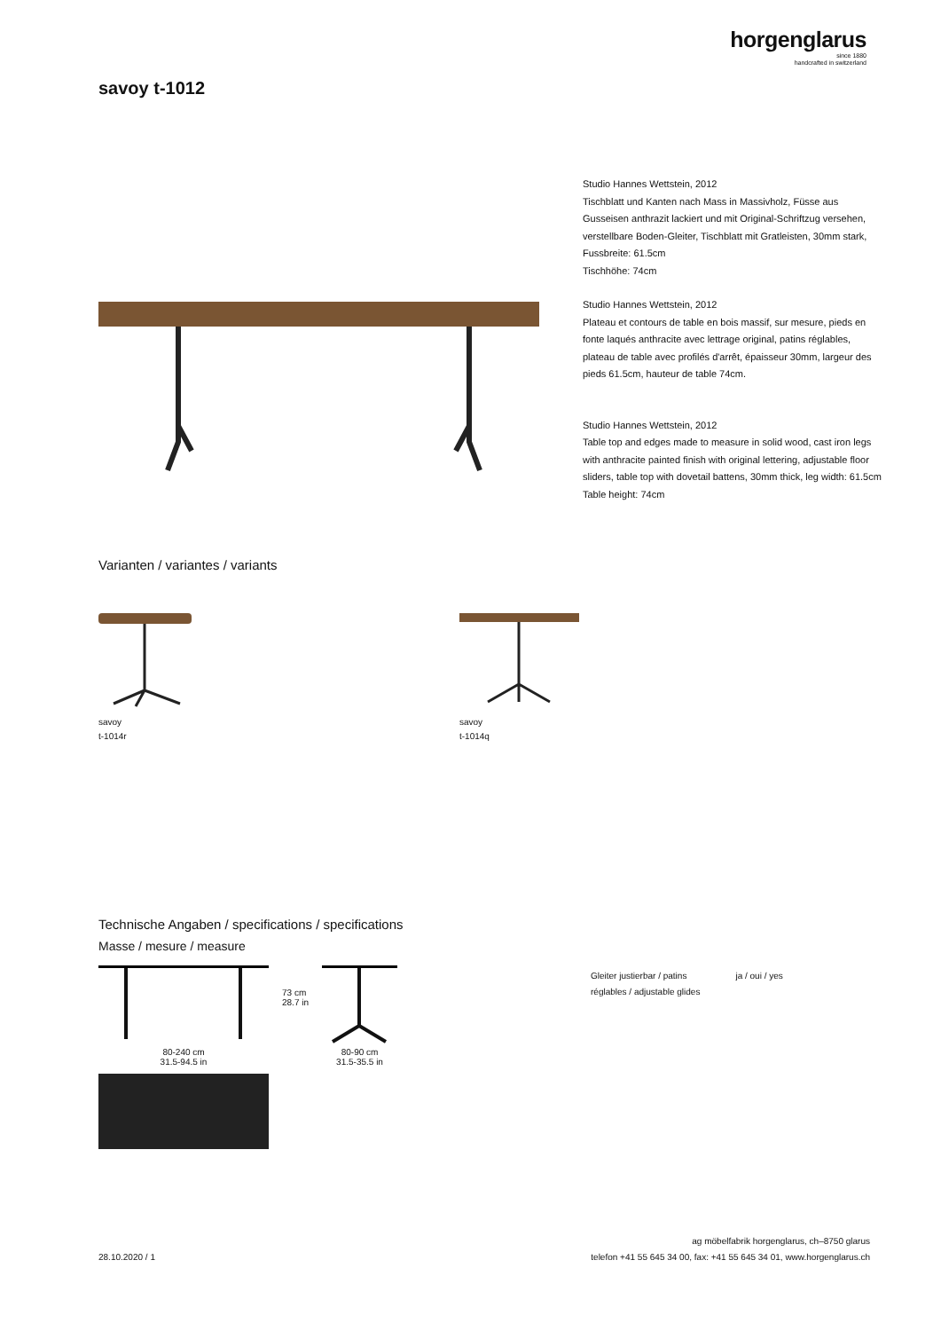horgenglarus
since 1880
handcrafted in switzerland
savoy t-1012
Studio Hannes Wettstein, 2012
Tischblatt und Kanten nach Mass in Massivholz, Füsse aus Gusseisen anthrazit lackiert und mit Original-Schriftzug versehen, verstellbare Boden-Gleiter, Tischblatt mit Gratleisten, 30mm stark, Fussbreite: 61.5cm
Tischhöhe: 74cm
Studio Hannes Wettstein, 2012
Plateau et contours de table en bois massif, sur mesure, pieds en fonte laqués anthracite avec lettrage original, patins réglables, plateau de table avec profilés d'arrêt, épaisseur 30mm, largeur des pieds 61.5cm, hauteur de table 74cm.
Studio Hannes Wettstein, 2012
Table top and edges made to measure in solid wood, cast iron legs with anthracite painted finish with original lettering, adjustable floor sliders, table top with dovetail battens, 30mm thick, leg width: 61.5cm
Table height: 74cm
Varianten / variantes / variants
savoy
t-1014r
savoy
t-1014q
Technische Angaben / specifications / specifications
Masse / mesure / measure
80-240 cm
31.5-94.5 in
73 cm
28.7 in
80-90 cm
31.5-35.5 in
Gleiter justierbar / patins
réglables / adjustable glides
ja / oui / yes
28.10.2020 / 1
ag möbelfabrik horgenglarus, ch–8750 glarus
telefon +41 55 645 34 00, fax: +41 55 645 34 01, www.horgenglarus.ch